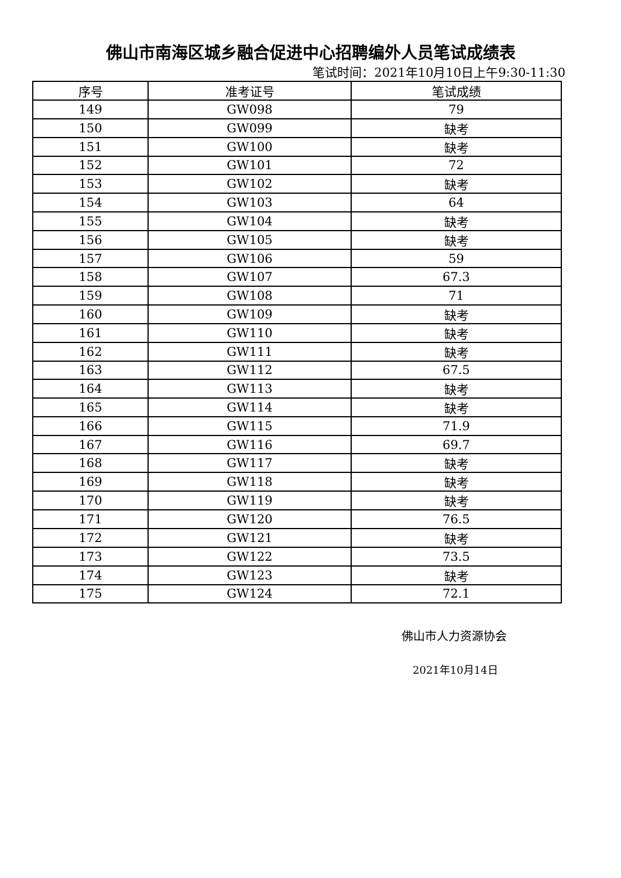佛山市南海区城乡融合促进中心招聘编外人员笔试成绩表
笔试时间：2021年10月10日上午9:30-11:30
| 序号 | 准考证号 | 笔试成绩 |
| --- | --- | --- |
| 149 | GW098 | 79 |
| 150 | GW099 | 缺考 |
| 151 | GW100 | 缺考 |
| 152 | GW101 | 72 |
| 153 | GW102 | 缺考 |
| 154 | GW103 | 64 |
| 155 | GW104 | 缺考 |
| 156 | GW105 | 缺考 |
| 157 | GW106 | 59 |
| 158 | GW107 | 67.3 |
| 159 | GW108 | 71 |
| 160 | GW109 | 缺考 |
| 161 | GW110 | 缺考 |
| 162 | GW111 | 缺考 |
| 163 | GW112 | 67.5 |
| 164 | GW113 | 缺考 |
| 165 | GW114 | 缺考 |
| 166 | GW115 | 71.9 |
| 167 | GW116 | 69.7 |
| 168 | GW117 | 缺考 |
| 169 | GW118 | 缺考 |
| 170 | GW119 | 缺考 |
| 171 | GW120 | 76.5 |
| 172 | GW121 | 缺考 |
| 173 | GW122 | 73.5 |
| 174 | GW123 | 缺考 |
| 175 | GW124 | 72.1 |
佛山市人力资源协会
2021年10月14日